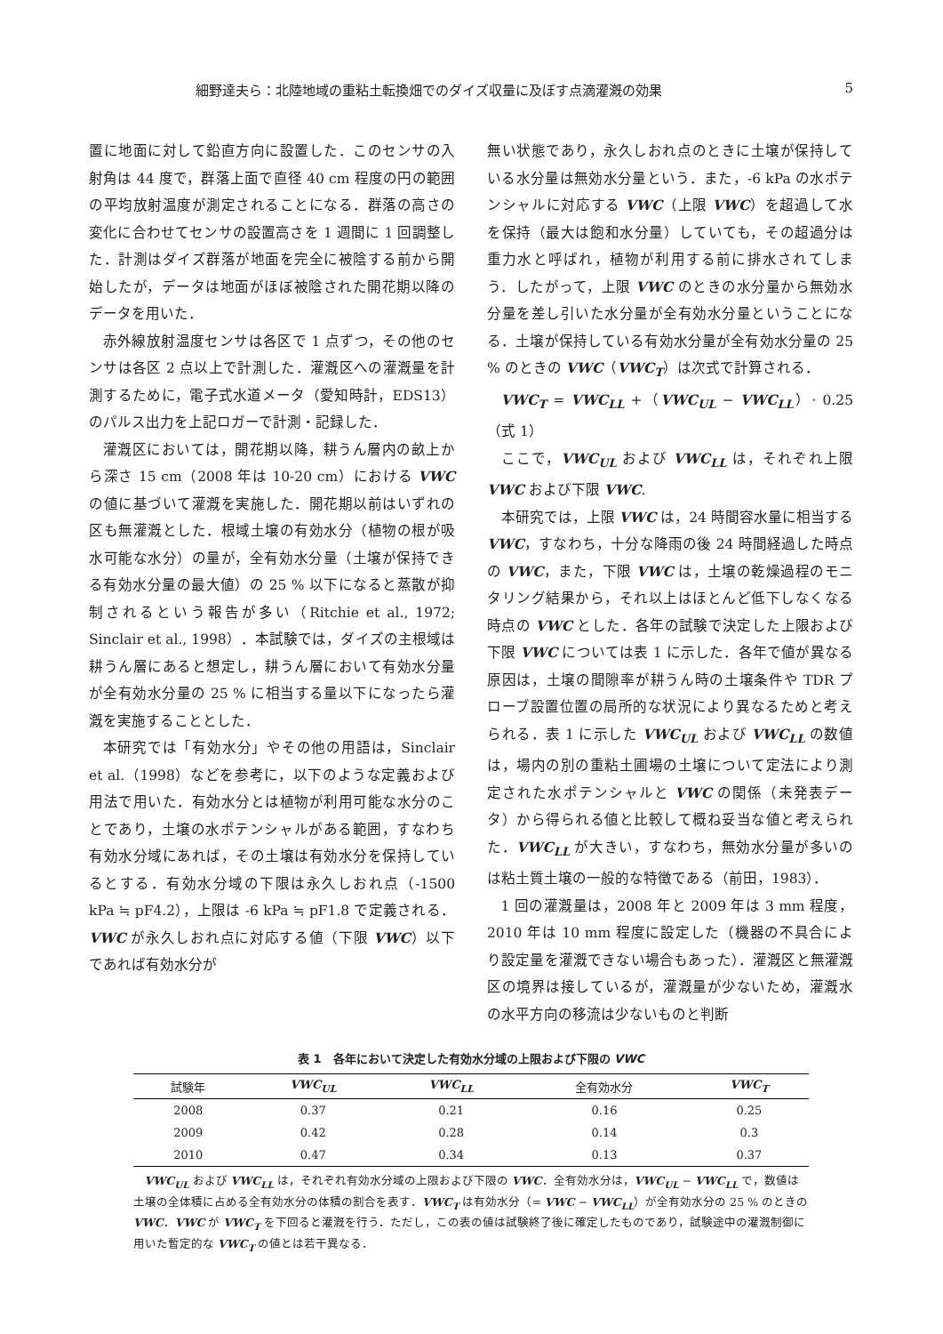細野達夫ら：北陸地域の重粘土転換畑でのダイズ収量に及ぼす点滴灌漑の効果 5
置に地面に対して鉛直方向に設置した．このセンサの入射角は 44 度で，群落上面で直径 40 cm 程度の円の範囲の平均放射温度が測定されることになる．群落の高さの変化に合わせてセンサの設置高さを 1 週間に 1 回調整した．計測はダイズ群落が地面を完全に被陰する前から開始したが，データは地面がほぼ被陰された開花期以降のデータを用いた．
赤外線放射温度センサは各区で 1 点ずつ，その他のセンサは各区 2 点以上で計測した．灌漑区への灌漑量を計測するために，電子式水道メータ（愛知時計，EDS13）のパルス出力を上記ロガーで計測・記録した．
灌漑区においては，開花期以降，耕うん層内の畝上から深さ 15 cm（2008 年は 10-20 cm）における VWC の値に基づいて灌漑を実施した．開花期以前はいずれの区も無灌漑とした．根域土壌の有効水分（植物の根が吸水可能な水分）の量が，全有効水分量（土壌が保持できる有効水分量の最大値）の 25 % 以下になると蒸散が抑制されるという報告が多い（Ritchie et al., 1972; Sinclair et al., 1998）．本試験では，ダイズの主根域は耕うん層にあると想定し，耕うん層において有効水分量が全有効水分量の 25 % に相当する量以下になったら灌漑を実施することとした．
本研究では「有効水分」やその他の用語は，Sinclair et al.（1998）などを参考に，以下のような定義および用法で用いた．有効水分とは植物が利用可能な水分のことであり，土壌の水ポテンシャルがある範囲，すなわち有効水分域にあれば，その土壌は有効水分を保持しているとする．有効水分域の下限は永久しおれ点（-1500 kPa ≒ pF4.2），上限は -6 kPa ≒ pF1.8 で定義される．VWC が永久しおれ点に対応する値（下限 VWC）以下であれば有効水分が
無い状態であり，永久しおれ点のときに土壌が保持している水分量は無効水分量という．また，-6 kPa の水ポテンシャルに対応する VWC（上限 VWC）を超過して水を保持（最大は飽和水分量）していても，その超過分は重力水と呼ばれ，植物が利用する前に排水されてしまう．したがって，上限 VWC のときの水分量から無効水分量を差し引いた水分量が全有効水分量ということになる．土壌が保持している有効水分量が全有効水分量の 25 % のときの VWC（VWC<sub>T</sub>）は次式で計算される．
VWC<sub>T</sub> = VWC<sub>LL</sub> +（VWC<sub>UL</sub> − VWC<sub>LL</sub>）· 0.25　（式 1）
ここで，VWC<sub>UL</sub> および VWC<sub>LL</sub> は，それぞれ上限 VWC および下限 VWC.
本研究では，上限 VWC は，24 時間容水量に相当する VWC，すなわち，十分な降雨の後 24 時間経過した時点の VWC，また，下限 VWC は，土壌の乾燥過程のモニタリング結果から，それ以上はほとんど低下しなくなる時点の VWC とした．各年の試験で決定した上限および下限 VWC については表 1 に示した．各年で値が異なる原因は，土壌の間隙率が耕うん時の土壌条件や TDR プローブ設置位置の局所的な状況により異なるためと考えられる．表 1 に示した VWC<sub>UL</sub> および VWC<sub>LL</sub> の数値は，場内の別の重粘土圃場の土壌について定法により測定された水ポテンシャルと VWC の関係（未発表データ）から得られる値と比較して概ね妥当な値と考えられた．VWC<sub>LL</sub> が大きい，すなわち，無効水分量が多いのは粘土質土壌の一般的な特徴である（前田，1983）．
1 回の灌漑量は，2008 年と 2009 年は 3 mm 程度，2010 年は 10 mm 程度に設定した（機器の不具合により設定量を灌漑できない場合もあった）．灌漑区と無灌漑区の境界は接しているが，灌漑量が少ないため，灌漑水の水平方向の移流は少ないものと判断
表 1　各年において決定した有効水分域の上限および下限の VWC
| 試験年 | VWC<sub>UL</sub> | VWC<sub>LL</sub> | 全有効水分 | VWC<sub>T</sub> |
| --- | --- | --- | --- | --- |
| 2008 | 0.37 | 0.21 | 0.16 | 0.25 |
| 2009 | 0.42 | 0.28 | 0.14 | 0.3 |
| 2010 | 0.47 | 0.34 | 0.13 | 0.37 |
VWC<sub>UL</sub> および VWC<sub>LL</sub> は，それぞれ有効水分域の上限および下限の VWC．全有効水分は，VWC<sub>UL</sub> − VWC<sub>LL</sub> で，数値は土壌の全体積に占める全有効水分の体積の割合を表す．VWC<sub>T</sub> は有効水分（= VWC − VWC<sub>LL</sub>）が全有効水分の 25 % のときの VWC．VWC が VWC<sub>T</sub> を下回ると灌漑を行う．ただし，この表の値は試験終了後に確定したものであり，試験途中の灌漑制御に用いた暫定的な VWC<sub>T</sub> の値とは若干異なる．